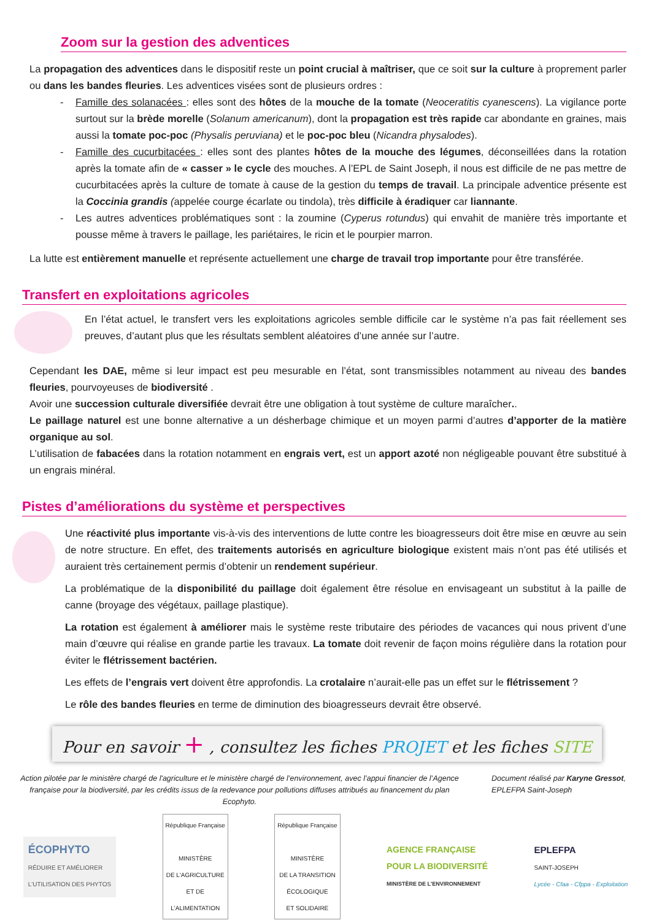Zoom sur la gestion des adventices
La propagation des adventices dans le dispositif reste un point crucial à maîtriser, que ce soit sur la culture à proprement parler ou dans les bandes fleuries. Les adventices visées sont de plusieurs ordres :
- Famille des solanacées : elles sont des hôtes de la mouche de la tomate (Neoceratitis cyanescens). La vigilance porte surtout sur la brède morelle (Solanum americanum), dont la propagation est très rapide car abondante en graines, mais aussi la tomate poc-poc (Physalis peruviana) et le poc-poc bleu (Nicandra physalodes).
- Famille des cucurbitacées : elles sont des plantes hôtes de la mouche des légumes, déconseillées dans la rotation après la tomate afin de « casser » le cycle des mouches. A l’EPL de Saint Joseph, il nous est difficile de ne pas mettre de cucurbitacées après la culture de tomate à cause de la gestion du temps de travail. La principale adventice présente est la Coccinia grandis (appelée courge écarlate ou tindola), très difficile à éradiquer car liannante.
- Les autres adventices problématiques sont : la zoumine (Cyperus rotundus) qui envahit de manière très importante et pousse même à travers le paillage, les pariétaires, le ricin et le pourpier marron.
La lutte est entièrement manuelle et représente actuellement une charge de travail trop importante pour être transférée.
Transfert en exploitations agricoles
En l’état actuel, le transfert vers les exploitations agricoles semble difficile car le système n’a pas fait réellement ses preuves, d’autant plus que les résultats semblent aléatoires d’une année sur l’autre.
Cependant les DAE, même si leur impact est peu mesurable en l’état, sont transmissibles notamment au niveau des bandes fleuries, pourvoyeuses de biodiversité .
Avoir une succession culturale diversifiée devrait être une obligation à tout système de culture maraîcher..
Le paillage naturel est une bonne alternative a un désherbage chimique et un moyen parmi d’autres d’apporter de la matière organique au sol.
L’utilisation de fabacées dans la rotation notamment en engrais vert, est un apport azoté non négligeable pouvant être substitué à un engrais minéral.
Pistes d’améliorations du système et perspectives
Une réactivité plus importante vis-à-vis des interventions de lutte contre les bioagresseurs doit être mise en œuvre au sein de notre structure. En effet, des traitements autorisés en agriculture biologique existent mais n’ont pas été utilisés et auraient très certainement permis d’obtenir un rendement supérieur.
La problématique de la disponibilité du paillage doit également être résolue en envisageant un substitut à la paille de canne (broyage des végétaux, paillage plastique).
La rotation est également à améliorer mais le système reste tributaire des périodes de vacances qui nous privent d’une main d’œuvre qui réalise en grande partie les travaux. La tomate doit revenir de façon moins régulière dans la rotation pour éviter le flétrissement bactérien.
Les effets de l’engrais vert doivent être approfondis. La crotalaire n’aurait-elle pas un effet sur le flétrissement ?
Le rôle des bandes fleuries en terme de diminution des bioagresseurs devrait être observé.
Pour en savoir + , consultez les fiches PROJET et les fiches SITE
Action pilotée par le ministère chargé de l'agriculture et le ministère chargé de l’environnement, avec l’appui financier de l’Agence française pour la biodiversité, par les crédits issus de la redevance pour pollutions diffuses attribués au financement du plan Ecophyto.
Document réalisé par Karyne Gressot, EPLEFPA Saint-Joseph
ÉCOPHYTO
RÉDUIRE ET AMÉLIORER
L'UTILISATION DES PHYTOS
République Française
MINISTÈRE
DE L'AGRICULTURE
ET DE
L'ALIMENTATION
République Française
MINISTÈRE
DE LA TRANSITION
ÉCOLOGIQUE
ET SOLIDAIRE
AGENCE FRANÇAISE
POUR LA BIODIVERSITÉ
MINISTÈRE DE L'ENVIRONNEMENT
EPLEFPA
SAINT-JOSEPH
Lycée - Cfaa - Cfppa - Exploitation